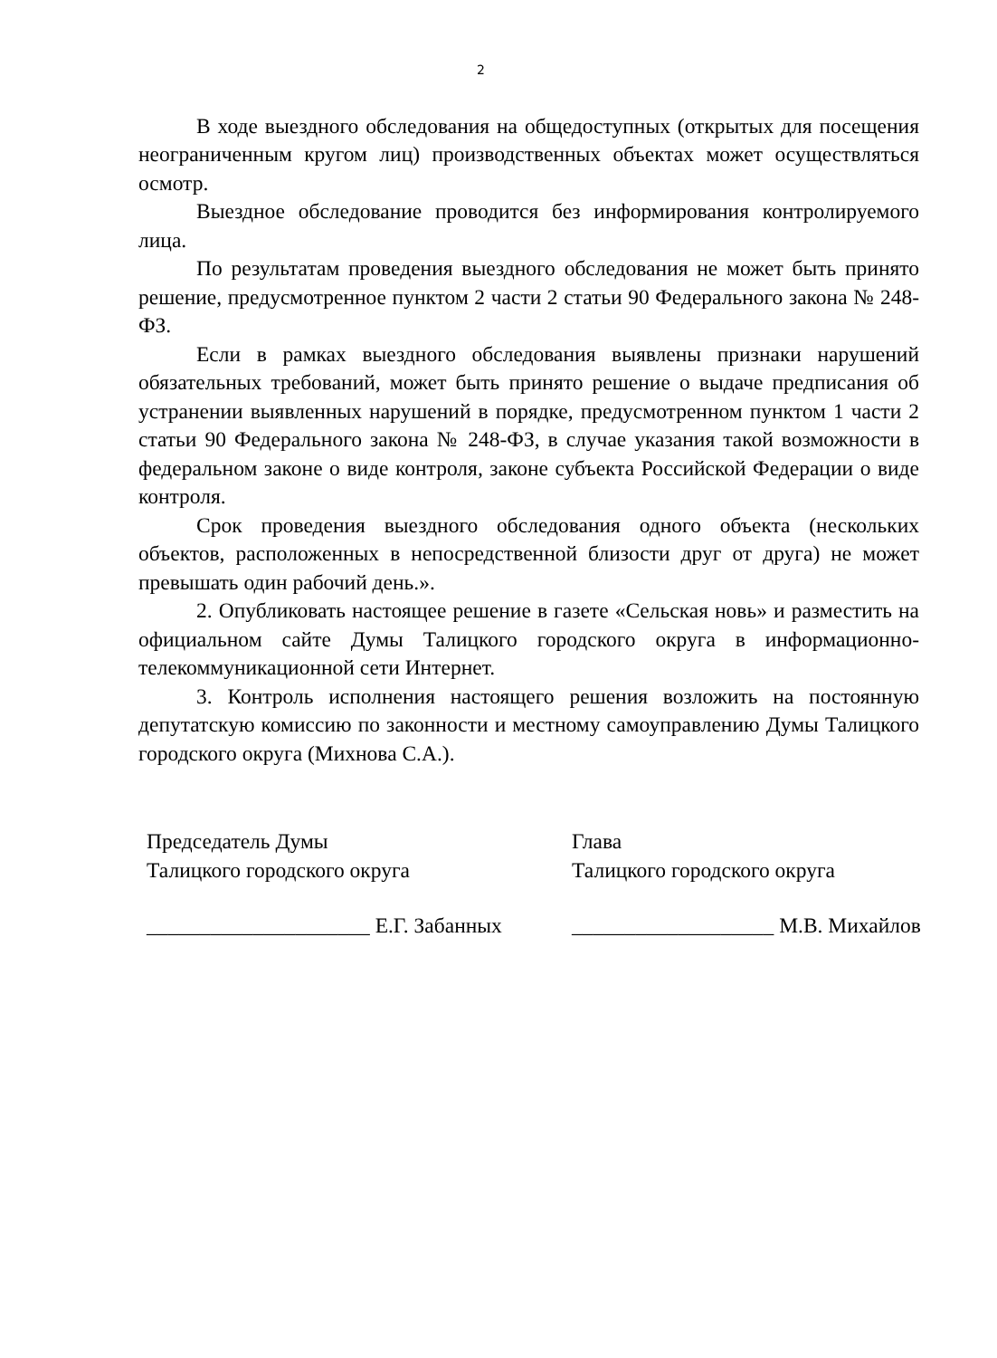2
В ходе выездного обследования на общедоступных (открытых для посещения неограниченным кругом лиц) производственных объектах может осуществляться осмотр.
Выездное обследование проводится без информирования контролируемого лица.
По результатам проведения выездного обследования не может быть принято решение, предусмотренное пунктом 2 части 2 статьи 90 Федерального закона № 248-ФЗ.
Если в рамках выездного обследования выявлены признаки нарушений обязательных требований, может быть принято решение о выдаче предписания об устранении выявленных нарушений в порядке, предусмотренном пунктом 1 части 2 статьи 90 Федерального закона № 248-ФЗ, в случае указания такой возможности в федеральном законе о виде контроля, законе субъекта Российской Федерации о виде контроля.
Срок проведения выездного обследования одного объекта (нескольких объектов, расположенных в непосредственной близости друг от друга) не может превышать один рабочий день.».
2. Опубликовать настоящее решение в газете «Сельская новь» и разместить на официальном сайте Думы Талицкого городского округа в информационно-телекоммуникационной сети Интернет.
3. Контроль исполнения настоящего решения возложить на постоянную депутатскую комиссию по законности и местному самоуправлению Думы Талицкого городского округа (Михнова С.А.).
Председатель Думы
Талицкого городского округа
_____________________ Е.Г. Забанных
Глава
Талицкого городского округа
___________________ М.В. Михайлов